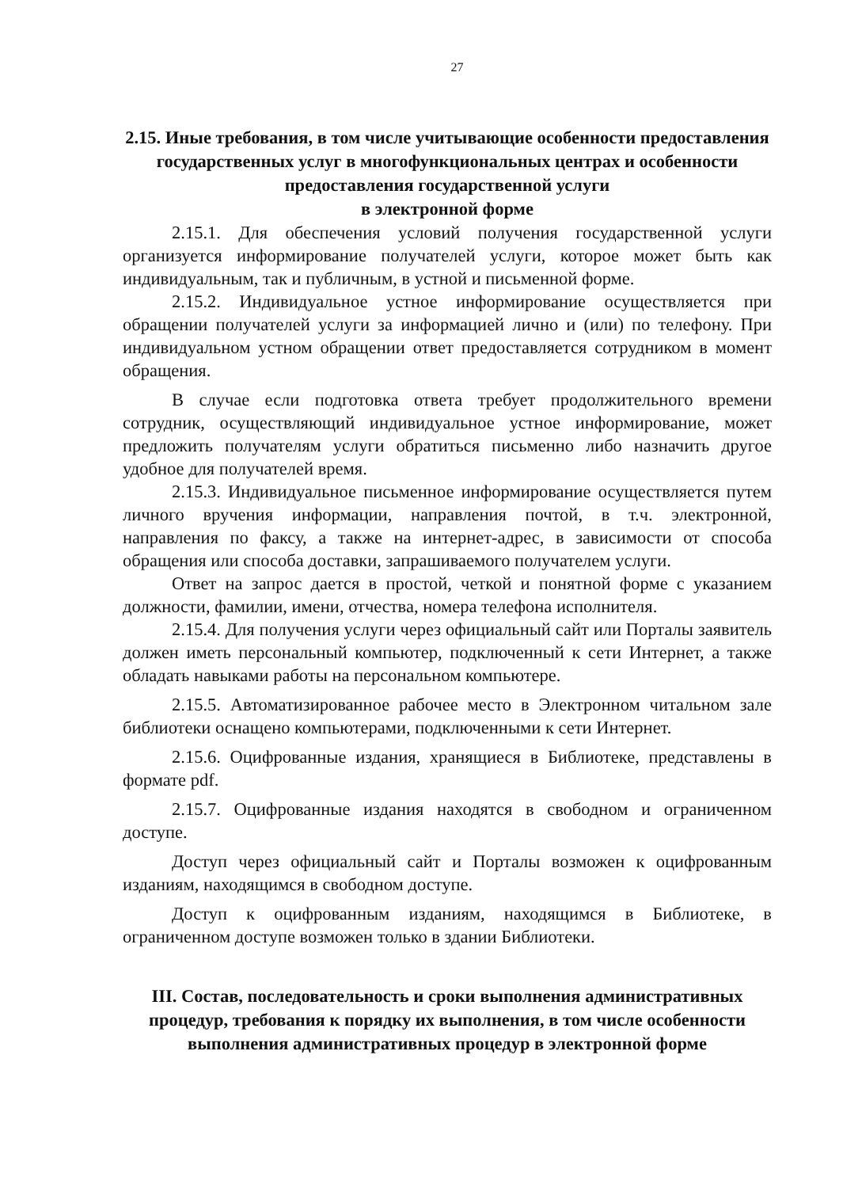27
2.15. Иные требования, в том числе учитывающие особенности предоставления государственных услуг в многофункциональных центрах и особенности предоставления государственной услуги
в электронной форме
2.15.1. Для обеспечения условий получения государственной услуги организуется информирование получателей услуги, которое может быть как индивидуальным, так и публичным, в устной и письменной форме.
2.15.2. Индивидуальное устное информирование осуществляется при обращении получателей услуги за информацией лично и (или) по телефону. При индивидуальном устном обращении ответ предоставляется сотрудником в момент обращения.
В случае если подготовка ответа требует продолжительного времени сотрудник, осуществляющий индивидуальное устное информирование, может предложить получателям услуги обратиться письменно либо назначить другое удобное для получателей время.
2.15.3. Индивидуальное письменное информирование осуществляется путем личного вручения информации, направления почтой, в т.ч. электронной, направления по факсу, а также на интернет-адрес, в зависимости от способа обращения или способа доставки, запрашиваемого получателем услуги.
Ответ на запрос дается в простой, четкой и понятной форме с указанием должности, фамилии, имени, отчества, номера телефона исполнителя.
2.15.4. Для получения услуги через официальный сайт или Порталы заявитель должен иметь персональный компьютер, подключенный к сети Интернет, а также обладать навыками работы на персональном компьютере.
2.15.5. Автоматизированное рабочее место в Электронном читальном зале библиотеки оснащено компьютерами, подключенными к сети Интернет.
2.15.6. Оцифрованные издания, хранящиеся в Библиотеке, представлены в формате pdf.
2.15.7. Оцифрованные издания находятся в свободном и ограниченном доступе.
Доступ через официальный сайт и Порталы возможен к оцифрованным изданиям, находящимся в свободном доступе.
Доступ к оцифрованным изданиям, находящимся в Библиотеке, в ограниченном доступе возможен только в здании Библиотеки.
III. Состав, последовательность и сроки выполнения административных процедур, требования к порядку их выполнения, в том числе особенности выполнения административных процедур в электронной форме